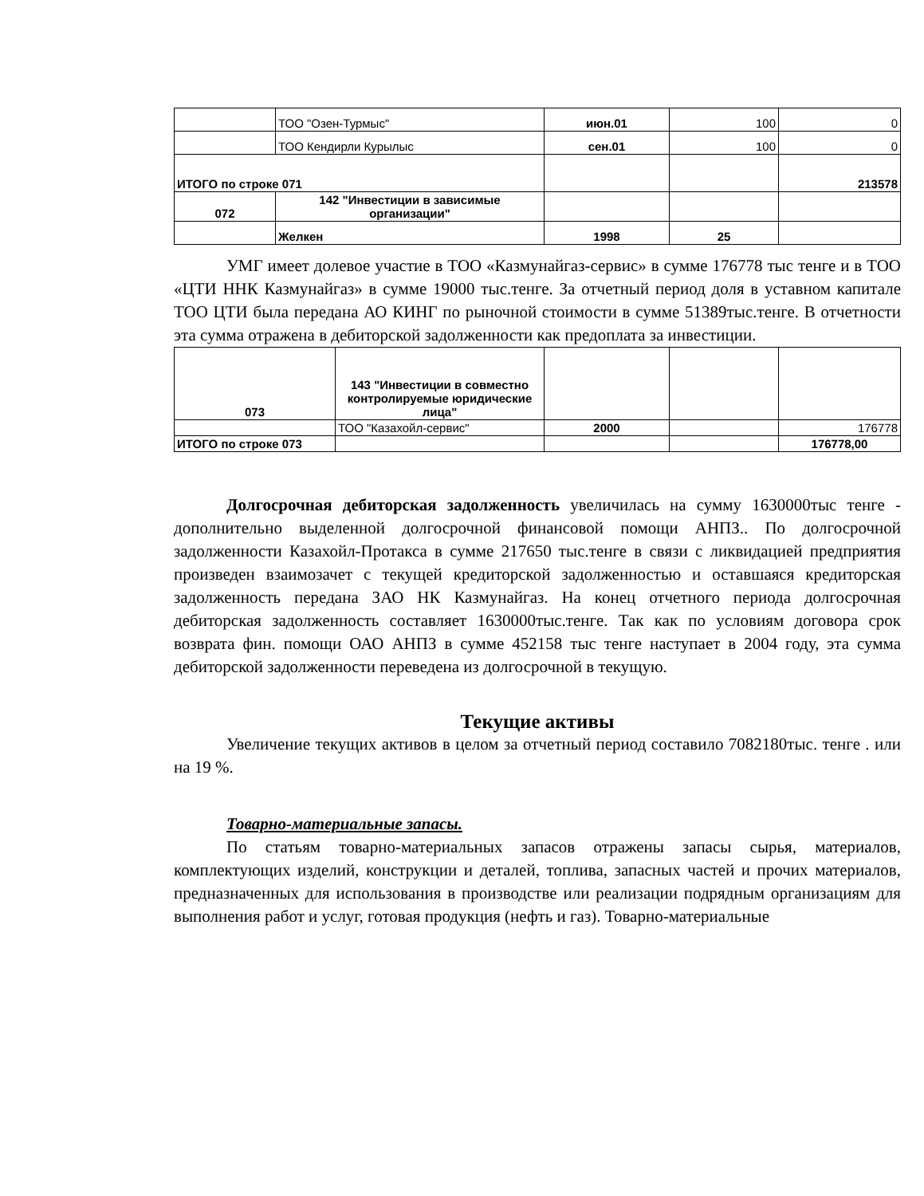| | ТОО "Озен-Турмыс" | июн.01 | 100 | 0 |
| | ТОО Кендирли Курылыс | сен.01 | 100 | 0 |
| ИТОГО по строке 071 | | | | 213578 |
| 072 | 142 "Инвестиции в зависимые организации" | | | |
| | Желкен | 1998 | 25 | |
УМГ имеет долевое участие в ТОО «Казмунайгаз-сервис» в сумме 176778 тыс тенге и в ТОО «ЦТИ ННК Казмунайгаз» в сумме 19000 тыс.тенге. За отчетный период доля в уставном капитале ТОО ЦТИ была передана АО КИНГ по рыночной стоимости в сумме 51389тыс.тенге. В отчетности эта сумма отражена в дебиторской задолженности как предоплата за инвестиции.
| 073 | 143 "Инвестиции в совместно контролируемые юридические лица" | | | |
| | ТОО "Казахойл-сервис" | 2000 | | 176778 |
| ИТОГО по строке 073 | | | | 176778,00 |
Долгосрочная дебиторская задолженность увеличилась на сумму 1630000тыс тенге - дополнительно выделенной долгосрочной финансовой помощи АНПЗ.. По долгосрочной задолженности Казахойл-Протакса в сумме 217650 тыс.тенге в связи с ликвидацией предприятия произведен взаимозачет с текущей кредиторской задолженностью и оставшаяся кредиторская задолженность передана ЗАО НК Казмунайгаз. На конец отчетного периода долгосрочная дебиторская задолженность составляет 1630000тыс.тенге. Так как по условиям договора срок возврата фин. помощи ОАО АНПЗ в сумме 452158 тыс тенге наступает в 2004 году, эта сумма дебиторской задолженности переведена из долгосрочной в текущую.
Текущие активы
Увеличение текущих активов в целом за отчетный период составило 7082180тыс. тенге . или на 19 %.
Товарно-материальные запасы.
По статьям товарно-материальных запасов отражены запасы сырья, материалов, комплектующих изделий, конструкции и деталей, топлива, запасных частей и прочих материалов, предназначенных для использования в производстве или реализации подрядным организациям для выполнения работ и услуг, готовая продукция (нефть и газ). Товарно-материальные